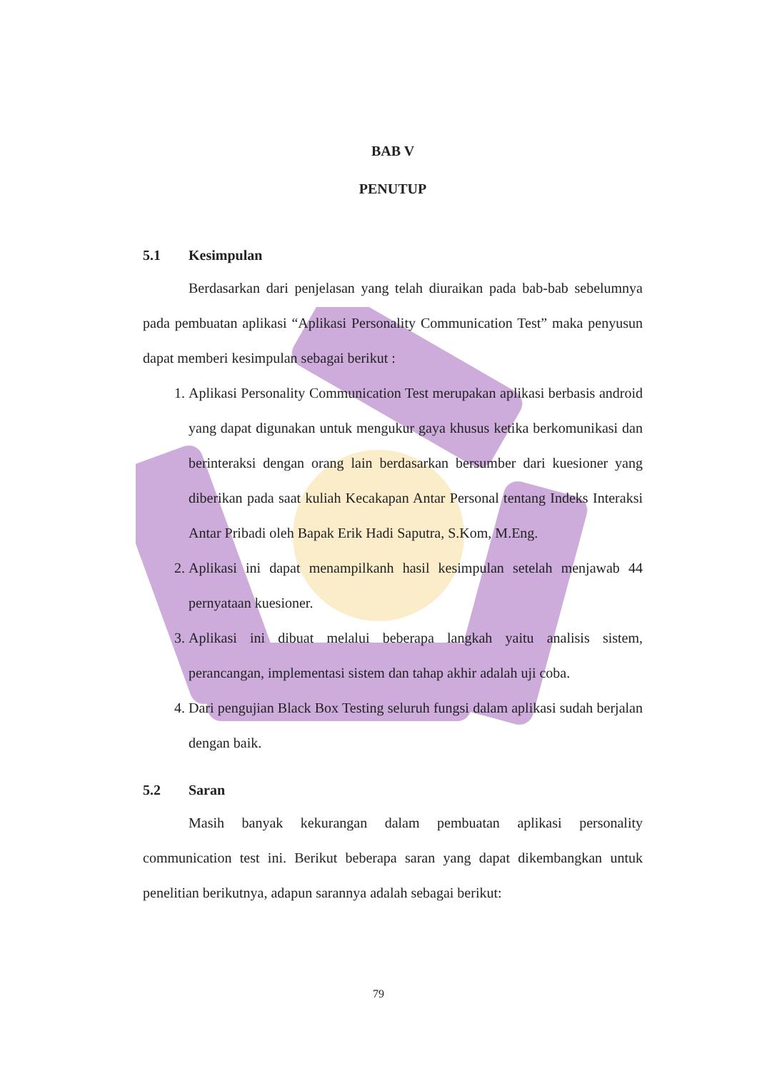BAB V
PENUTUP
5.1 Kesimpulan
Berdasarkan dari penjelasan yang telah diuraikan pada bab-bab sebelumnya pada pembuatan aplikasi “Aplikasi Personality Communication Test” maka penyusun dapat memberi kesimpulan sebagai berikut :
1. Aplikasi Personality Communication Test merupakan aplikasi berbasis android yang dapat digunakan untuk mengukur gaya khusus ketika berkomunikasi dan berinteraksi dengan orang lain berdasarkan bersumber dari kuesioner yang diberikan pada saat kuliah Kecakapan Antar Personal tentang Indeks Interaksi Antar Pribadi oleh Bapak Erik Hadi Saputra, S.Kom, M.Eng.
2. Aplikasi ini dapat menampilkanh hasil kesimpulan setelah menjawab 44 pernyataan kuesioner.
3. Aplikasi ini dibuat melalui beberapa langkah yaitu analisis sistem, perancangan, implementasi sistem dan tahap akhir adalah uji coba.
4. Dari pengujian Black Box Testing seluruh fungsi dalam aplikasi sudah berjalan dengan baik.
5.2 Saran
Masih banyak kekurangan dalam pembuatan aplikasi personality communication test ini. Berikut beberapa saran yang dapat dikembangkan untuk penelitian berikutnya, adapun sarannya adalah sebagai berikut:
79